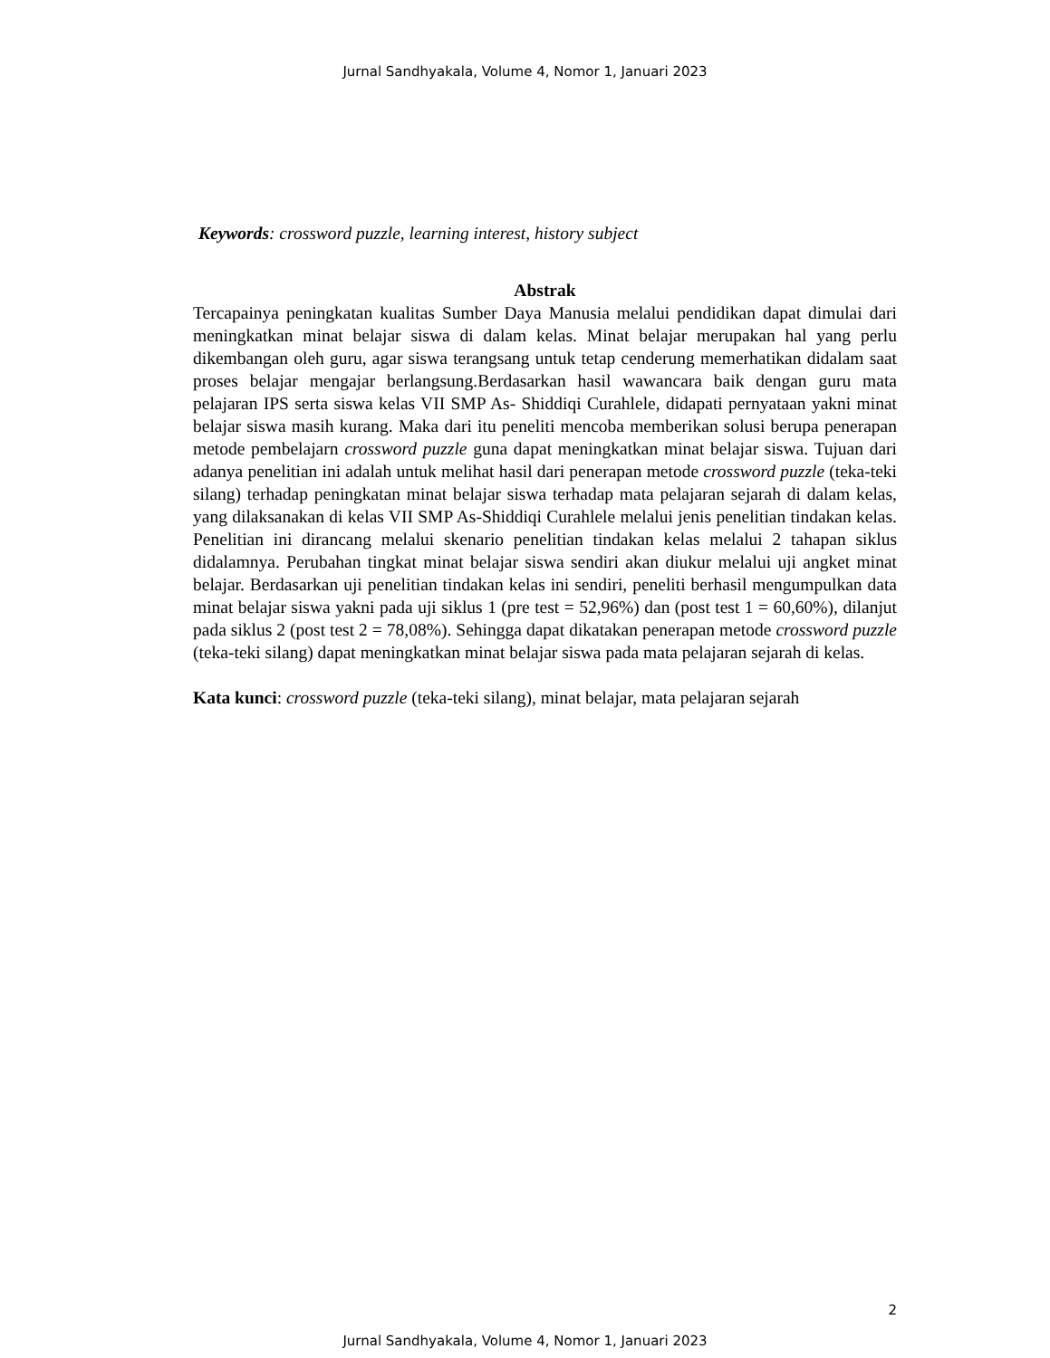Jurnal Sandhyakala, Volume 4, Nomor 1, Januari 2023
Keywords: crossword puzzle, learning interest, history subject
Abstrak
Tercapainya peningkatan kualitas Sumber Daya Manusia melalui pendidikan dapat dimulai dari meningkatkan minat belajar siswa di dalam kelas. Minat belajar merupakan hal yang perlu dikembangan oleh guru, agar siswa terangsang untuk tetap cenderung memerhatikan didalam saat proses belajar mengajar berlangsung.Berdasarkan hasil wawancara baik dengan guru mata pelajaran IPS serta siswa kelas VII SMP As- Shiddiqi Curahlele, didapati pernyataan yakni minat belajar siswa masih kurang. Maka dari itu peneliti mencoba memberikan solusi berupa penerapan metode pembelajarn crossword puzzle guna dapat meningkatkan minat belajar siswa. Tujuan dari adanya penelitian ini adalah untuk melihat hasil dari penerapan metode crossword puzzle (teka-teki silang) terhadap peningkatan minat belajar siswa terhadap mata pelajaran sejarah di dalam kelas, yang dilaksanakan di kelas VII SMP As-Shiddiqi Curahlele melalui jenis penelitian tindakan kelas. Penelitian ini dirancang melalui skenario penelitian tindakan kelas melalui 2 tahapan siklus didalamnya. Perubahan tingkat minat belajar siswa sendiri akan diukur melalui uji angket minat belajar. Berdasarkan uji penelitian tindakan kelas ini sendiri, peneliti berhasil mengumpulkan data minat belajar siswa yakni pada uji siklus 1 (pre test = 52,96%) dan (post test 1 = 60,60%), dilanjut pada siklus 2 (post test 2 = 78,08%). Sehingga dapat dikatakan penerapan metode crossword puzzle (teka-teki silang) dapat meningkatkan minat belajar siswa pada mata pelajaran sejarah di kelas.
Kata kunci: crossword puzzle (teka-teki silang), minat belajar, mata pelajaran sejarah
2
Jurnal Sandhyakala, Volume 4, Nomor 1, Januari 2023